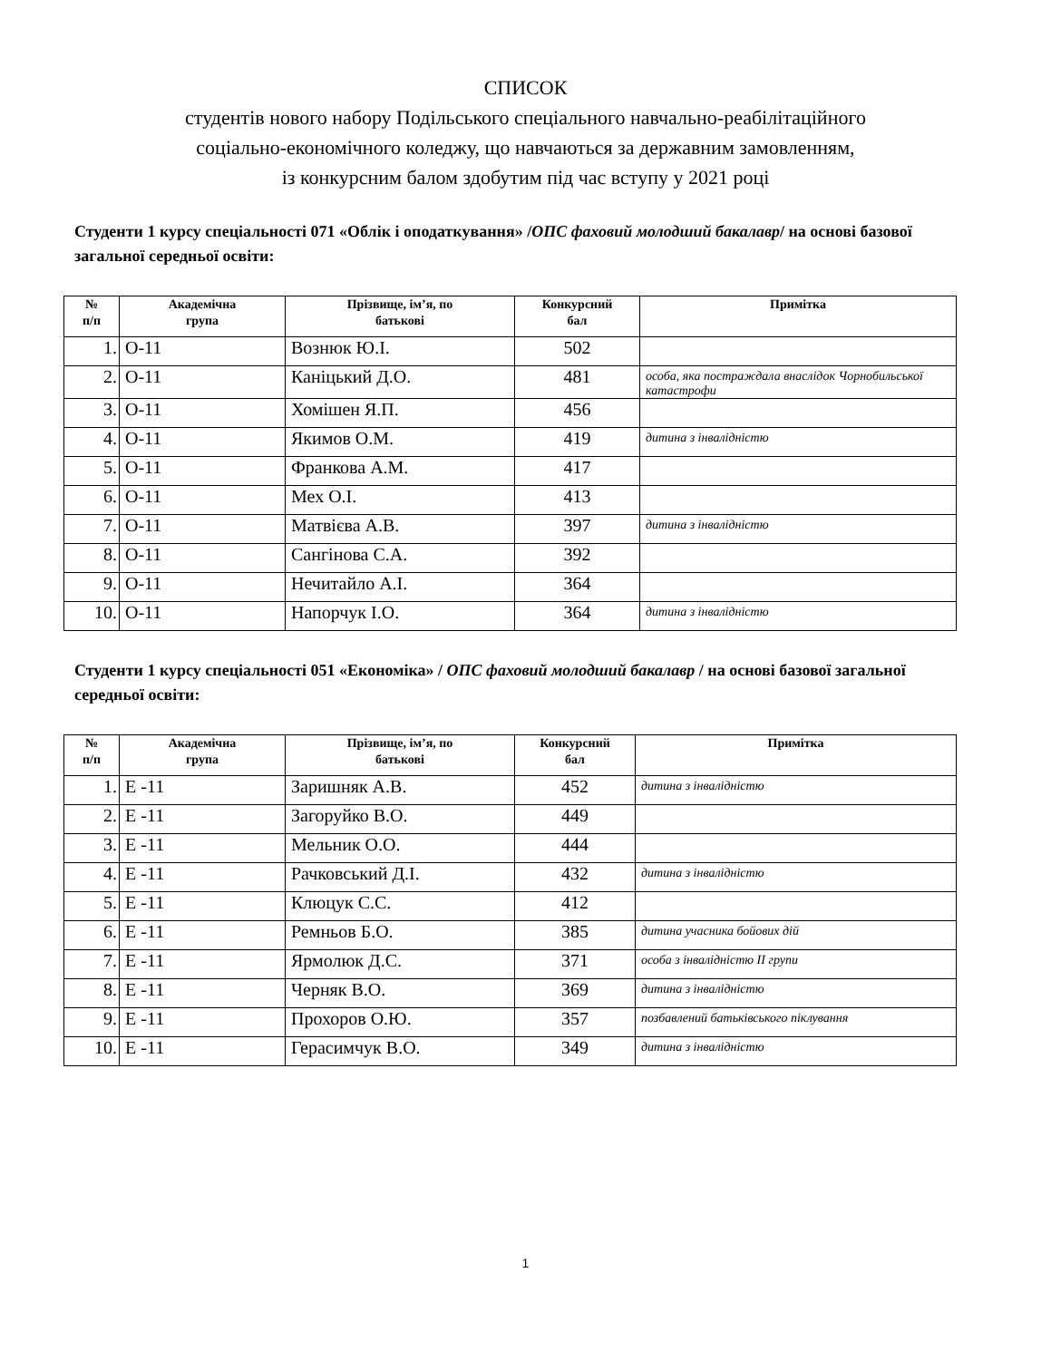СПИСОК
студентів нового набору Подільського спеціального навчально-реабілітаційного
соціально-економічного коледжу, що навчаються за державним замовленням,
із конкурсним балом здобутим під час вступу у 2021 році
Студенти 1 курсу спеціальності 071 «Облік і оподаткування» /ОПС фаховий молодший бакалавр/ на основі базової загальної середньої освіти:
| № п/п | Академічна група | Прізвище, ім’я, по батькові | Конкурсний бал | Примітка |
| --- | --- | --- | --- | --- |
| 1. | О-11 | Вознюк Ю.І. | 502 | |
| 2. | О-11 | Каніцький Д.О. | 481 | особа, яка постраждала внаслідок Чорнобильської катастрофи |
| 3. | О-11 | Хомішен Я.П. | 456 | |
| 4. | О-11 | Якимов О.М. | 419 | дитина з інвалідністю |
| 5. | О-11 | Франкова А.М. | 417 | |
| 6. | О-11 | Мех О.І. | 413 | |
| 7. | О-11 | Матвієва А.В. | 397 | дитина з інвалідністю |
| 8. | О-11 | Сангінова С.А. | 392 | |
| 9. | О-11 | Нечитайло А.І. | 364 | |
| 10. | О-11 | Напорчук І.О. | 364 | дитина з інвалідністю |
Студенти 1 курсу спеціальності 051 «Економіка» / ОПС фаховий молодший бакалавр / на основі базової загальної середньої освіти:
| № п/п | Академічна група | Прізвище, ім’я, по батькові | Конкурсний бал | Примітка |
| --- | --- | --- | --- | --- |
| 1. | Е -11 | Заришняк А.В. | 452 | дитина з інвалідністю |
| 2. | Е -11 | Загоруйко В.О. | 449 | |
| 3. | Е -11 | Мельник О.О. | 444 | |
| 4. | Е -11 | Рачковський Д.І. | 432 | дитина з інвалідністю |
| 5. | Е -11 | Клюцук С.С. | 412 | |
| 6. | Е -11 | Ремньов Б.О. | 385 | дитина учасника бойових дій |
| 7. | Е -11 | Ярмолюк Д.С. | 371 | особа з інвалідністю ІІ групи |
| 8. | Е -11 | Черняк В.О. | 369 | дитина з інвалідністю |
| 9. | Е -11 | Прохоров О.Ю. | 357 | позбавлений батьківського піклування |
| 10. | Е -11 | Герасимчук В.О. | 349 | дитина з інвалідністю |
1